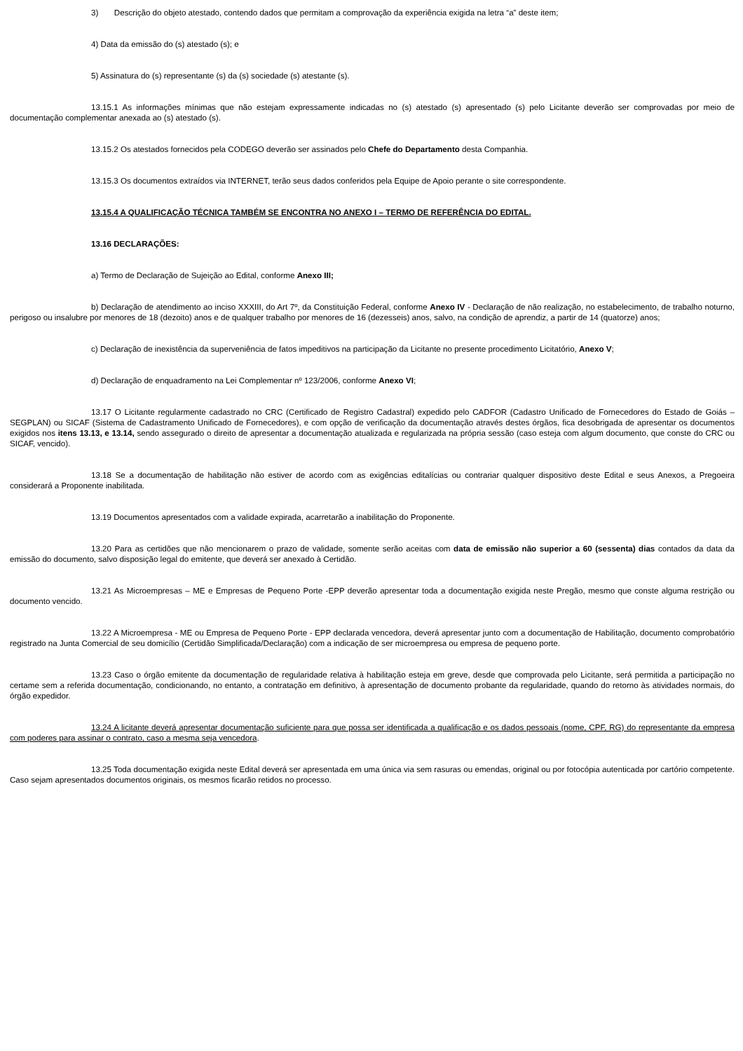3) Descrição do objeto atestado, contendo dados que permitam a comprovação da experiência exigida na letra “a” deste item;
4) Data da emissão do (s) atestado (s); e
5) Assinatura do (s) representante (s) da (s) sociedade (s) atestante (s).
13.15.1 As informações mínimas que não estejam expressamente indicadas no (s) atestado (s) apresentado (s) pelo Licitante deverão ser comprovadas por meio de documentação complementar anexada ao (s) atestado (s).
13.15.2 Os atestados fornecidos pela CODEGO deverão ser assinados pelo Chefe do Departamento desta Companhia.
13.15.3 Os documentos extraídos via INTERNET, terão seus dados conferidos pela Equipe de Apoio perante o site correspondente.
13.15.4 A QUALIFICAÇÃO TÉCNICA TAMBÉM SE ENCONTRA NO ANEXO I – TERMO DE REFERÊNCIA DO EDITAL.
13.16 DECLARAÇÕES:
a) Termo de Declaração de Sujeição ao Edital, conforme Anexo III;
b) Declaração de atendimento ao inciso XXXIII, do Art 7º, da Constituição Federal, conforme Anexo IV - Declaração de não realização, no estabelecimento, de trabalho noturno, perigoso ou insalubre por menores de 18 (dezoito) anos e de qualquer trabalho por menores de 16 (dezesseis) anos, salvo, na condição de aprendiz, a partir de 14 (quatorze) anos;
c) Declaração de inexistência da superveniência de fatos impeditivos na participação da Licitante no presente procedimento Licitatório, Anexo V;
d) Declaração de enquadramento na Lei Complementar nº 123/2006, conforme Anexo VI;
13.17 O Licitante regularmente cadastrado no CRC (Certificado de Registro Cadastral) expedido pelo CADFOR (Cadastro Unificado de Fornecedores do Estado de Goiás – SEGPLAN) ou SICAF (Sistema de Cadastramento Unificado de Fornecedores), e com opção de verificação da documentação através destes órgãos, fica desobrigada de apresentar os documentos exigidos nos itens 13.13, e 13.14, sendo assegurado o direito de apresentar a documentação atualizada e regularizada na própria sessão (caso esteja com algum documento, que conste do CRC ou SICAF, vencido).
13.18 Se a documentação de habilitação não estiver de acordo com as exigências editalícias ou contrariar qualquer dispositivo deste Edital e seus Anexos, a Pregoeira considerará a Proponente inabilitada.
13.19 Documentos apresentados com a validade expirada, acarretarão a inabilitação do Proponente.
13.20 Para as certidões que não mencionarem o prazo de validade, somente serão aceitas com data de emissão não superior a 60 (sessenta) dias contados da data da emissão do documento, salvo disposição legal do emitente, que deverá ser anexado à Certidão.
13.21 As Microempresas – ME e Empresas de Pequeno Porte -EPP deverão apresentar toda a documentação exigida neste Pregão, mesmo que conste alguma restrição ou documento vencido.
13.22 A Microempresa - ME ou Empresa de Pequeno Porte - EPP declarada vencedora, deverá apresentar junto com a documentação de Habilitação, documento comprobatório registrado na Junta Comercial de seu domicílio (Certidão Simplificada/Declaração) com a indicação de ser microempresa ou empresa de pequeno porte.
13.23 Caso o órgão emitente da documentação de regularidade relativa à habilitação esteja em greve, desde que comprovada pelo Licitante, será permitida a participação no certame sem a referida documentação, condicionando, no entanto, a contratação em definitivo, à apresentação de documento probante da regularidade, quando do retorno às atividades normais, do órgão expedidor.
13.24 A licitante deverá apresentar documentação suficiente para que possa ser identificada a qualificação e os dados pessoais (nome, CPF, RG) do representante da empresa com poderes para assinar o contrato, caso a mesma seja vencedora.
13.25 Toda documentação exigida neste Edital deverá ser apresentada em uma única via sem rasuras ou emendas, original ou por fotocópia autenticada por cartório competente. Caso sejam apresentados documentos originais, os mesmos ficarão retidos no processo.